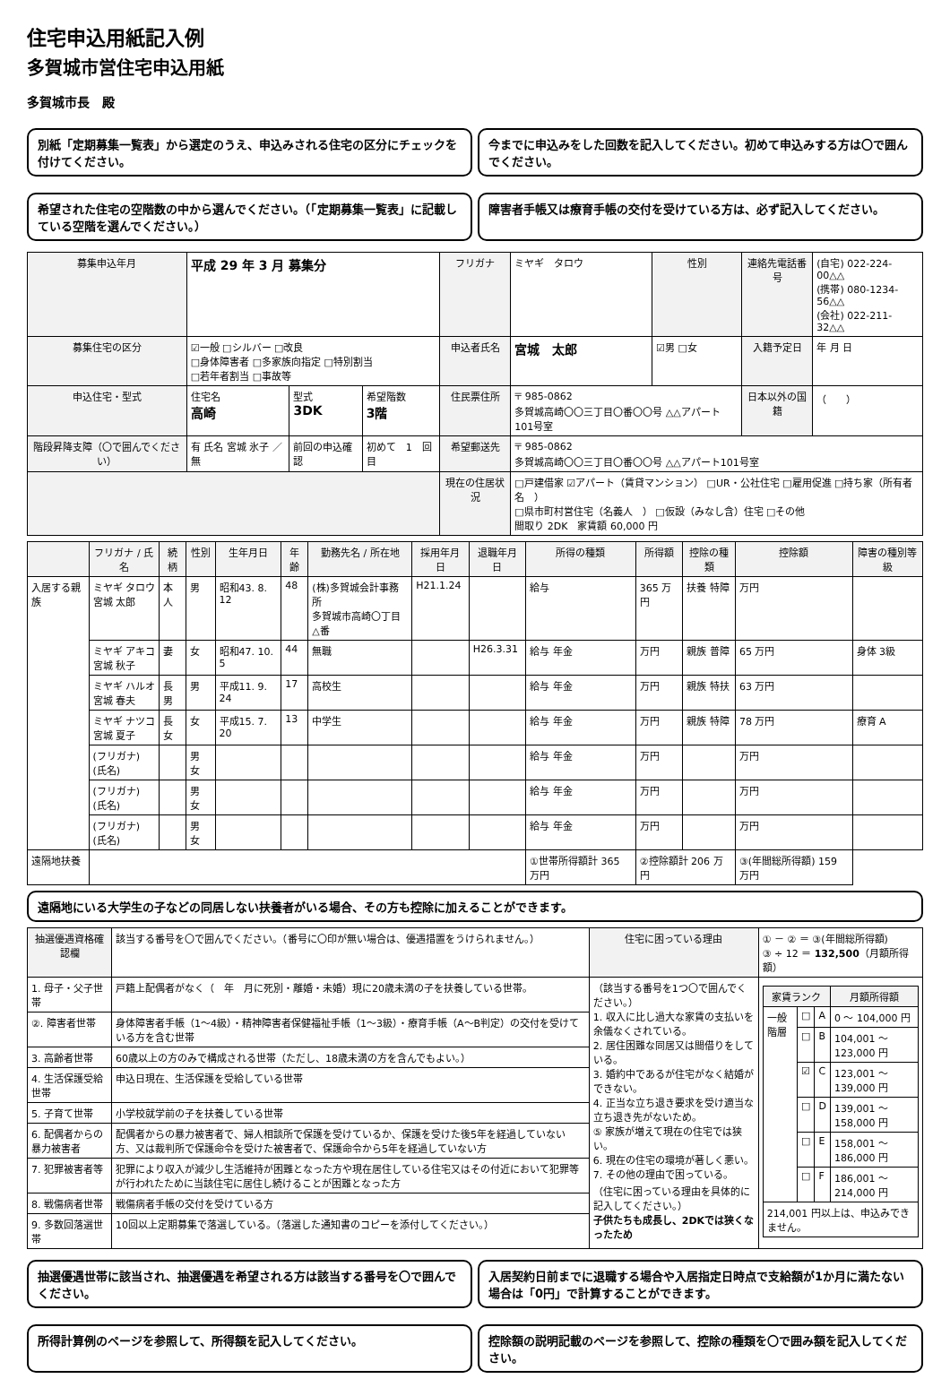住宅申込用紙記入例
多賀城市営住宅申込用紙
多賀城市長　殿
別紙「定期募集一覧表」から選定のうえ、申込みされる住宅の区分にチェックを付けてください。
今までに申込みをした回数を記入してください。初めて申込みする方は〇で囲んでください。
希望された住宅の空階数の中から選んでください。（「定期募集一覧表」に記載している空階を選んでください。）
障害者手帳又は療育手帳の交付を受けている方は、必ず記入してください。
| 募集申込年月 | 平成 29 年 3 月 募集分 | | | フリガナ | ミヤギ タロウ | 性別 | 連絡先電話番号 | (自宅) 022-224-00△△ (携帯) 080-1234-56△△ (会社) 022-211-32△△ |
| 募集住宅の区分 | ☑一般 □シルバー □改良 □身体障害者 □多家族向指定 □特別割当 □若年者割当 □事故等 | | | 申込者氏名 | 宮城 太郎 | ☑男 □女 | 入籍予定日 | 年 月 日 |
| 申込住宅・型式 | 住宅名 高崎 | 型式 3DK | 希望階数 3階 | 住民票住所 | 〒 985-0862 多賀城高崎〇〇三丁目〇番〇〇号 △△アパート101号室 | | 日本以外の国籍 | （ ） |
| 階段昇降支障（〇で囲んでください） | 有 氏名 宮城 氷子 ／ 無 | 前回の申込確認 | 初めて 1 回目 | 希望郵送先 | 〒 985-0862 多賀城高崎〇〇三丁目〇番〇〇号 △△アパート101号室 | | | |
| | | | | 現在の住居状況 | □戸建借家 ☑アパート（賃貸マンション） □UR・公社住宅 □雇用促進 □持ち家（所有者名 ） □県市町村営住宅（名義人 ） □仮設（みなし含）住宅 □その他 間取り 2DK 家賃額 60,000 円 | | | |
| | フリガナ / 氏名 | 続柄 | 性別 | 生年月日 | 年齢 | 勤務先名 / 所在地 | 採用年月日 | 退職年月日 | 所得の種類 | 所得額 | 控除の種類 | 控除額 | 障害の種別等級 |
| --- | --- | --- | --- | --- | --- | --- | --- | --- | --- | --- | --- | --- | --- |
| 入居する親族 | ミヤギ タロウ 宮城 太郎 | 本人 | 男 | 昭和43. 8. 12 | 48 | (株)多賀城会計事務所 多賀城市高崎〇丁目△番 | H21.1.24 | | 給与 | 365 万円 | 扶養 特障 | 万円 | |
| | ミヤギ アキコ 宮城 秋子 | 妻 | 女 | 昭和47. 10. 5 | 44 | 無職 | | H26.3.31 | 給与 年金 | 万円 | 親族 普障 | 65 万円 | 身体 3級 |
| | ミヤギ ハルオ 宮城 春夫 | 長男 | 男 | 平成11. 9. 24 | 17 | 高校生 | | | 給与 年金 | 万円 | 親族 特扶 | 63 万円 | |
| | ミヤギ ナツコ 宮城 夏子 | 長女 | 女 | 平成15. 7. 20 | 13 | 中学生 | | | 給与 年金 | 万円 | 親族 特障 | 78 万円 | 療育 A |
| | (フリガナ) (氏名) | | 男 女 | | | | | | 給与 年金 | 万円 | | 万円 | |
| | (フリガナ) (氏名) | | 男 女 | | | | | | 給与 年金 | 万円 | | 万円 | |
| | (フリガナ) (氏名) | | 男 女 | | | | | | 給与 年金 | 万円 | | 万円 | |
| 遠隔地扶養 | | | | | | | | | ①世帯所得額計 365 万円 | ②控除額計 206 万円 | | ③(年間総所得額) 159 万円 | |
遠隔地にいる大学生の子などの同居しない扶養者がいる場合、その方も控除に加えることができます。
| 抽選優遇資格確認欄 | 該当する番号を〇で囲んでください。（番号に〇印が無い場合は、優遇措置をうけられません。） | 住宅に困っている理由 | ① － ② ＝ ③(年間総所得額) ③ ÷ 12 ＝ 132,500 （月額所得額） |
| 1. 母子・父子世帯 | 戸籍上配偶者がなく（ 年 月に死別・離婚・未婚）現に20歳未満の子を扶養している世帯。 | （該当する番号を1つ〇で囲んでください。） 1. 収入に比し過大な家賃の支払いを余儀なくされている。 2. 居住困難な同居又は間借りをしている。 3. 婚約中であるが住宅がなく結婚ができない。 4. 正当な立ち退き要求を受け適当な立ち退き先がないため。 ⑤ 家族が増えて現在の住宅では狭い。 6. 現在の住宅の環境が著しく悪い。 7. その他の理由で困っている。 （住宅に困っている理由を具体的に記入してください。） 子供たちも成長し、2DKでは狭くなったため | / 家賃ランク / / / 月額所得額 / / --- / --- / --- / --- / / 一般階層 / □ / A / 0 ～ 104,000 円 / / / □ / B / 104,001 ～ 123,000 円 / / / ☑ / C / 123,001 ～ 139,000 円 / / / □ / D / 139,001 ～ 158,000 円 / / / □ / E / 158,001 ～ 186,000 円 / / / □ / F / 186,001 ～ 214,000 円 / / 214,001 円以上は、申込みできません。 / / / / |
| ②. 障害者世帯 | 身体障害者手帳（1～4級）・精神障害者保健福祉手帳（1～3級）・療育手帳（A～B判定）の交付を受けている方を含む世帯 | | |
| 3. 高齢者世帯 | 60歳以上の方のみで構成される世帯（ただし、18歳未満の方を含んでもよい。） | | |
| 4. 生活保護受給世帯 | 申込日現在、生活保護を受給している世帯 | | |
| 5. 子育て世帯 | 小学校就学前の子を扶養している世帯 | | |
| 6. 配偶者からの暴力被害者 | 配偶者からの暴力被害者で、婦人相談所で保護を受けているか、保護を受けた後5年を経過していない方、又は裁判所で保護命令を受けた被害者で、保護命令から5年を経過していない方 | | |
| 7. 犯罪被害者等 | 犯罪により収入が減少し生活維持が困難となった方や現在居住している住宅又はその付近において犯罪等が行われたために当該住宅に居住し続けることが困難となった方 | | |
| 8. 戦傷病者世帯 | 戦傷病者手帳の交付を受けている方 | | |
| 9. 多数回落選世帯 | 10回以上定期募集で落選している。（落選した通知書のコピーを添付してください。） | | |
抽選優遇世帯に該当され、抽選優遇を希望される方は該当する番号を〇で囲んでください。
入居契約日前までに退職する場合や入居指定日時点で支給額が1か月に満たない場合は「0円」で計算することができます。
所得計算例のページを参照して、所得額を記入してください。
控除額の説明記載のページを参照して、控除の種類を〇で囲み額を記入してください。